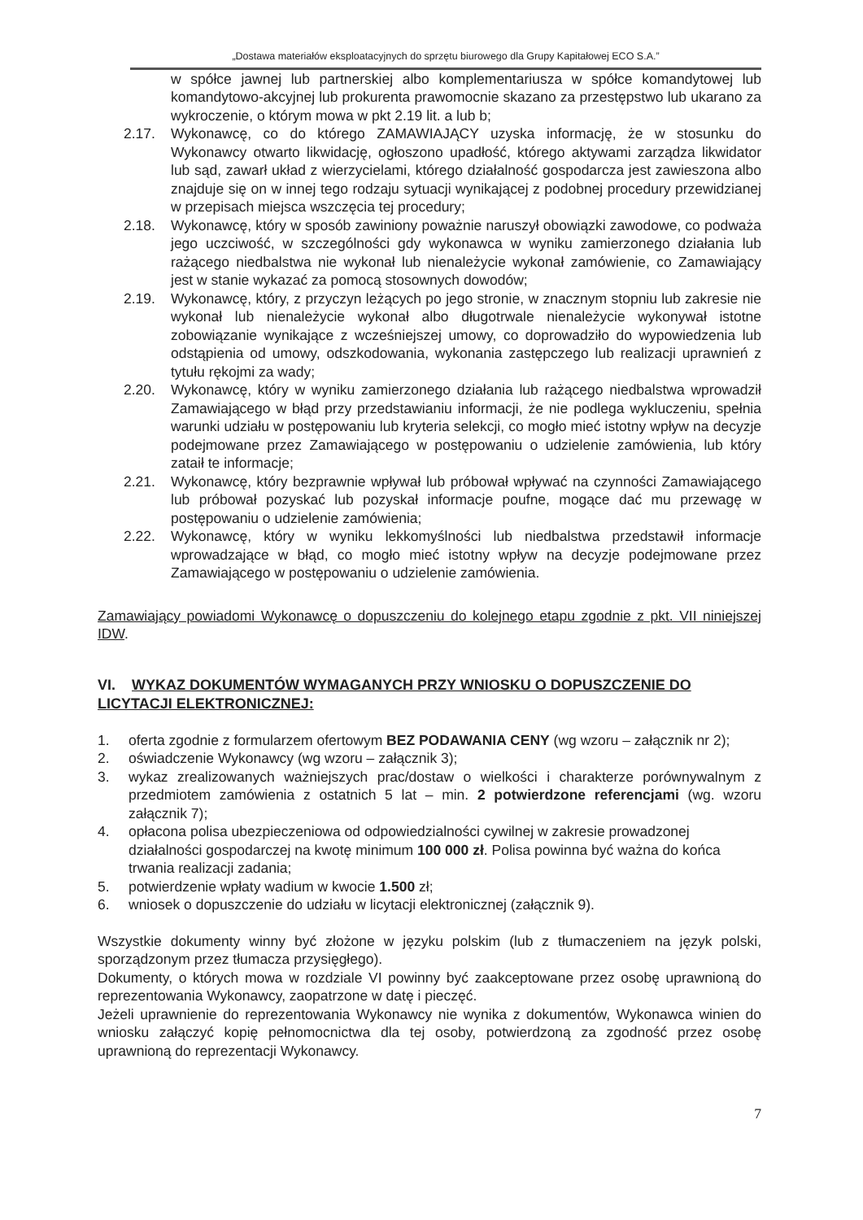„Dostawa materiałów eksploatacyjnych do sprzętu biurowego dla Grupy Kapitałowej ECO S.A.”
w spółce jawnej lub partnerskiej albo komplementariusza w spółce komandytowej lub komandytowo-akcyjnej lub prokurenta prawomocnie skazano za przestępstwo lub ukarano za wykroczenie, o którym mowa w pkt 2.19 lit. a lub b;
2.17. Wykonawcę, co do którego ZAMAWIAJĄCY uzyska informację, że w stosunku do Wykonawcy otwarto likwidację, ogłoszono upadłość, którego aktywami zarządza likwidator lub sąd, zawarł układ z wierzycielami, którego działalność gospodarcza jest zawieszona albo znajduje się on w innej tego rodzaju sytuacji wynikającej z podobnej procedury przewidzianej w przepisach miejsca wszczęcia tej procedury;
2.18. Wykonawcę, który w sposób zawiniony poważnie naruszył obowiązki zawodowe, co podważa jego uczciwość, w szczególności gdy wykonawca w wyniku zamierzonego działania lub rażącego niedbalstwa nie wykonał lub nienależycie wykonał zamówienie, co Zamawiający jest w stanie wykazać za pomocą stosownych dowodów;
2.19. Wykonawcę, który, z przyczyn leżących po jego stronie, w znacznym stopniu lub zakresie nie wykonał lub nienależycie wykonał albo długotrwale nienależycie wykonywał istotne zobowiązanie wynikające z wcześniejszej umowy, co doprowadziło do wypowiedzenia lub odstąpienia od umowy, odszkodowania, wykonania zastępczego lub realizacji uprawnień z tytułu rękojmi za wady;
2.20. Wykonawcę, który w wyniku zamierzonego działania lub rażącego niedbalstwa wprowadził Zamawiającego w błąd przy przedstawianiu informacji, że nie podlega wykluczeniu, spełnia warunki udziału w postępowaniu lub kryteria selekcji, co mogło mieć istotny wpływ na decyzje podejmowane przez Zamawiającego w postępowaniu o udzielenie zamówienia, lub który zataił te informacje;
2.21. Wykonawcę, który bezprawnie wpływał lub próbował wpływać na czynności Zamawiającego lub próbował pozyskać lub pozyskał informacje poufne, mogące dać mu przewagę w postępowaniu o udzielenie zamówienia;
2.22. Wykonawcę, który w wyniku lekkomyślności lub niedbalstwa przedstawił informacje wprowadzające w błąd, co mogło mieć istotny wpływ na decyzje podejmowane przez Zamawiającego w postępowaniu o udzielenie zamówienia.
Zamawiający powiadomi Wykonawcę o dopuszczeniu do kolejnego etapu zgodnie z pkt. VII niniejszej IDW.
VI. WYKAZ DOKUMENTÓW WYMAGANYCH PRZY WNIOSKU O DOPUSZCZENIE DO LICYTACJI ELEKTRONICZNEJ:
1. oferta zgodnie z formularzem ofertowym BEZ PODAWANIA CENY (wg wzoru – załącznik nr 2);
2. oświadczenie Wykonawcy (wg wzoru – załącznik 3);
3. wykaz zrealizowanych ważniejszych prac/dostaw o wielkości i charakterze porównywalnym z przedmiotem zamówienia z ostatnich 5 lat – min. 2 potwierdzone referencjami (wg. wzoru załącznik 7);
4. opłacona polisa ubezpieczeniowa od odpowiedzialności cywilnej w zakresie prowadzonej działalności gospodarczej na kwotę minimum 100 000 zł. Polisa powinna być ważna do końca trwania realizacji zadania;
5. potwierdzenie wpłaty wadium w kwocie 1.500 zł;
6. wniosek o dopuszczenie do udziału w licytacji elektronicznej (załącznik 9).
Wszystkie dokumenty winny być złożone w języku polskim (lub z tłumaczeniem na język polski, sporządzonym przez tłumacza przysięgłego).
Dokumenty, o których mowa w rozdziale VI powinny być zaakceptowane przez osobę uprawnioną do reprezentowania Wykonawcy, zaopatrzone w datę i pieczęć.
Jeżeli uprawnienie do reprezentowania Wykonawcy nie wynika z dokumentów, Wykonawca winien do wniosku załączyć kopię pełnomocnictwa dla tej osoby, potwierdzoną za zgodność przez osobę uprawnioną do reprezentacji Wykonawcy.
7